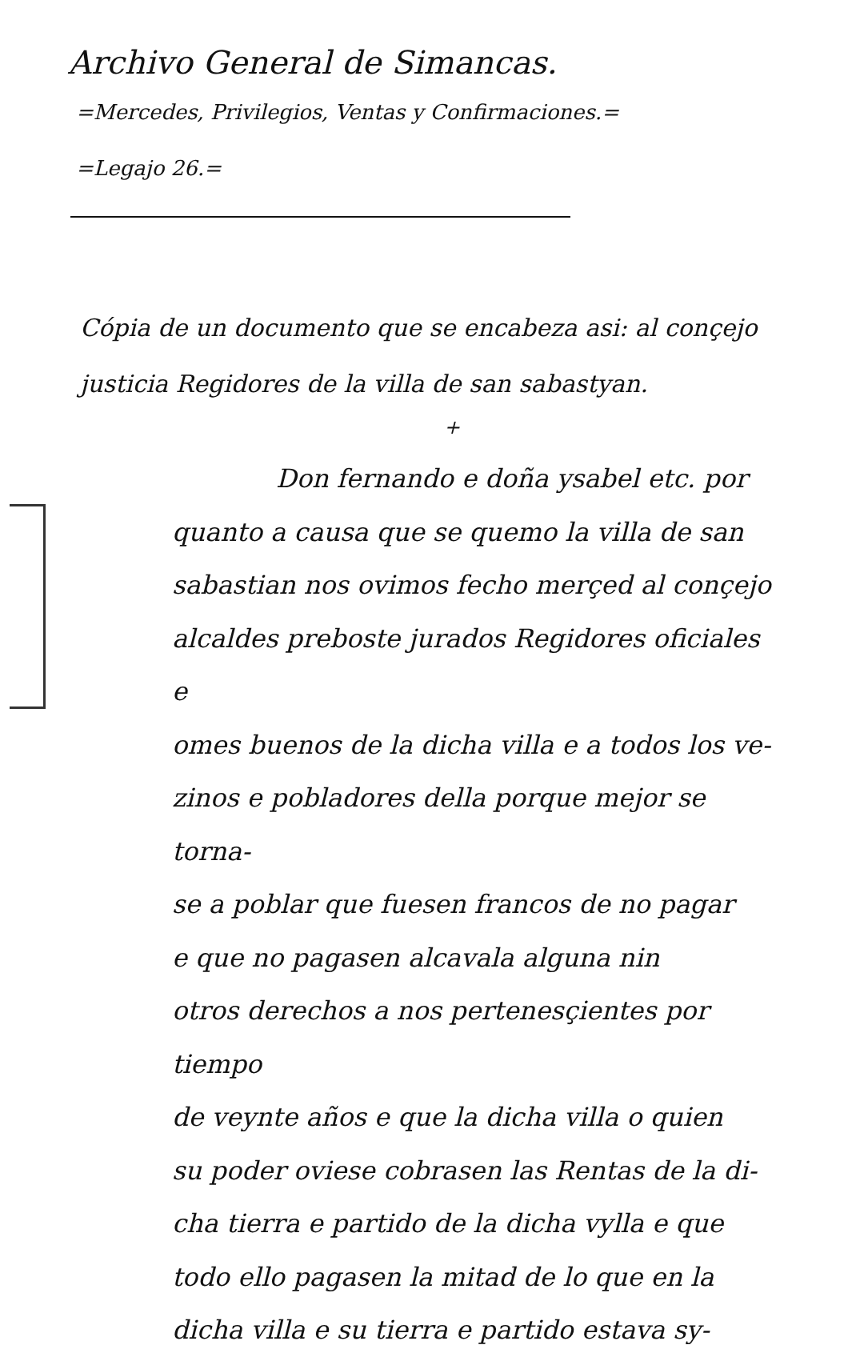Archivo General de Simancas.
=Mercedes, Privilegios, Ventas y Confirmaciones.=
=Legajo 26.=
Cópia de un documento que se encabeza asi: al conçejo justicia Regidores de la villa de san sabastyan.
+
Don fernando e doña ysabel etc. por
quanto a causa que se quemo la villa de san
sabastian nos ovimos fecho merçed al conçejo
alcaldes preboste jurados Regidores oficiales e
omes buenos de la dicha villa e a todos los ve-
zinos e pobladores della porque mejor se torna-
se a poblar que fuesen francos de no pagar
e que no pagasen alcavala alguna nin
otros derechos a nos pertenesçientes por tiempo
de veynte años e que la dicha villa o quien
su poder oviese cobrasen las Rentas de la di-
cha tierra e partido de la dicha vylla e que
todo ello pagasen la mitad de lo que en la
dicha villa e su tierra e partido estava sy-